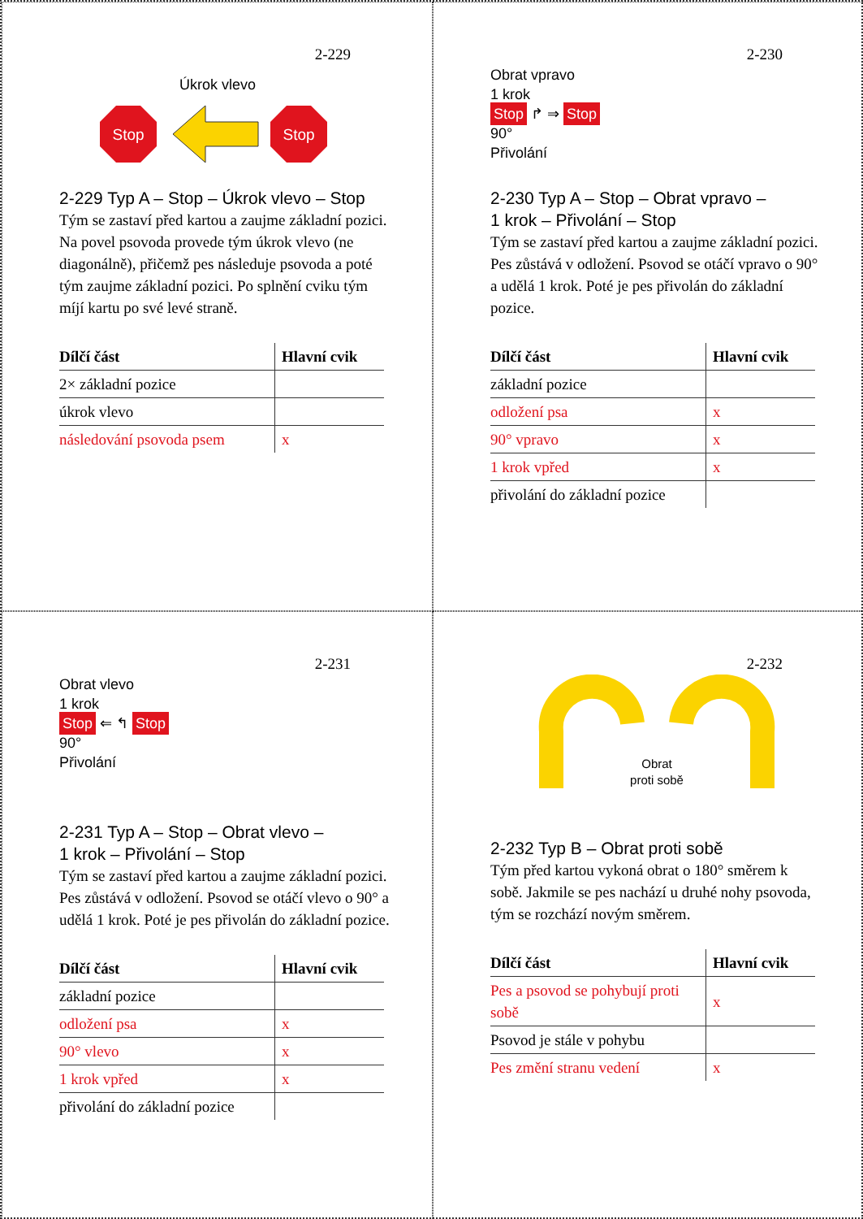2-229
Úkrok vlevo
Stop
Stop
2-229 Typ A – Stop – Úkrok vlevo – Stop
Tým se zastaví před kartou a zaujme základní pozici. Na povel psovoda provede tým úkrok vlevo (ne diagonálně), přičemž pes následuje psovoda a poté tým zaujme základní pozici. Po splnění cviku tým míjí kartu po své levé straně.
| Dílčí část | Hlavní cvik |
| --- | --- |
| 2× základní pozice | |
| úkrok vlevo | |
| následování psovoda psem | x |
2-230
Obrat vpravo
1 krok
Stop ↱ ⇒ Stop
90°
Přivolání
2-230 Typ A – Stop – Obrat vpravo –
1 krok – Přivolání – Stop
Tým se zastaví před kartou a zaujme základní pozici. Pes zůstává v odložení. Psovod se otáčí vpravo o 90° a udělá 1 krok. Poté je pes přivolán do základní pozice.
| Dílčí část | Hlavní cvik |
| --- | --- |
| základní pozice | |
| odložení psa | x |
| 90° vpravo | x |
| 1 krok vpřed | x |
| přivolání do základní pozice | |
2-231
Obrat vlevo
1 krok
Stop ⇐ ↰ Stop
90°
Přivolání
2-231 Typ A – Stop – Obrat vlevo –
1 krok – Přivolání – Stop
Tým se zastaví před kartou a zaujme základní pozici. Pes zůstává v odložení. Psovod se otáčí vlevo o 90° a udělá 1 krok. Poté je pes přivolán do základní pozice.
| Dílčí část | Hlavní cvik |
| --- | --- |
| základní pozice | |
| odložení psa | x |
| 90° vlevo | x |
| 1 krok vpřed | x |
| přivolání do základní pozice | |
2-232
Obrat
proti sobě
2-232 Typ B – Obrat proti sobě
Tým před kartou vykoná obrat o 180° směrem k sobě. Jakmile se pes nachází u druhé nohy psovoda, tým se rozchází novým směrem.
| Dílčí část | Hlavní cvik |
| --- | --- |
| Pes a psovod se pohybují proti sobě | x |
| Psovod je stále v pohybu | |
| Pes změní stranu vedení | x |